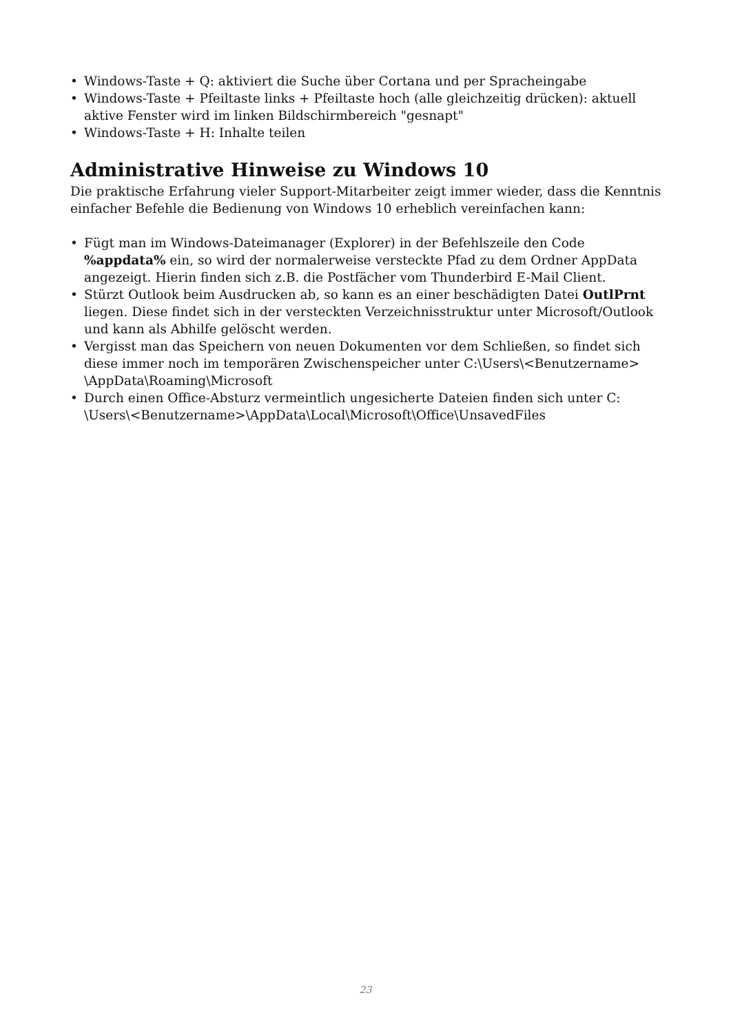• Windows-Taste + Q: aktiviert die Suche über Cortana und per Spracheingabe
• Windows-Taste + Pfeiltaste links + Pfeiltaste hoch (alle gleichzeitig drücken): aktuell aktive Fenster wird im linken Bildschirmbereich "gesnapt"
• Windows-Taste + H: Inhalte teilen
Administrative Hinweise zu Windows 10
Die praktische Erfahrung vieler Support-Mitarbeiter zeigt immer wieder, dass die Kenntnis einfacher Befehle die Bedienung von Windows 10 erheblich vereinfachen kann:
• Fügt man im Windows-Dateimanager (Explorer) in der Befehlszeile den Code %appdata% ein, so wird der normalerweise versteckte Pfad zu dem Ordner AppData angezeigt. Hierin finden sich z.B. die Postfächer vom Thunderbird E-Mail Client.
• Stürzt Outlook beim Ausdrucken ab, so kann es an einer beschädigten Datei OutlPrnt liegen. Diese findet sich in der versteckten Verzeichnisstruktur unter Microsoft/Outlook und kann als Abhilfe gelöscht werden.
• Vergisst man das Speichern von neuen Dokumenten vor dem Schließen, so findet sich diese immer noch im temporären Zwischenspeicher unter C:\Users\<Benutzername> \AppData\Roaming\Microsoft
• Durch einen Office-Absturz vermeintlich ungesicherte Dateien finden sich unter C: \Users\<Benutzername>\AppData\Local\Microsoft\Office\UnsavedFiles
23